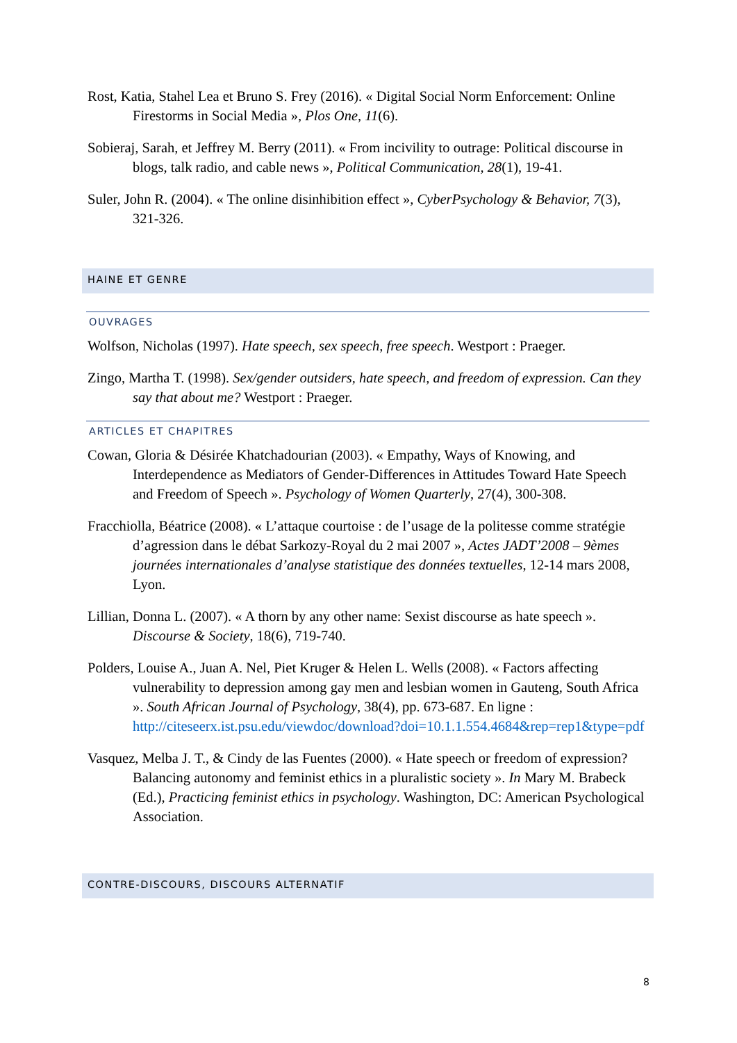Rost, Katia, Stahel Lea et Bruno S. Frey (2016). « Digital Social Norm Enforcement: Online Firestorms in Social Media », Plos One, 11(6).
Sobieraj, Sarah, et Jeffrey M. Berry (2011). « From incivility to outrage: Political discourse in blogs, talk radio, and cable news », Political Communication, 28(1), 19-41.
Suler, John R. (2004). « The online disinhibition effect », CyberPsychology & Behavior, 7(3), 321-326.
HAINE ET GENRE
OUVRAGES
Wolfson, Nicholas (1997). Hate speech, sex speech, free speech. Westport : Praeger.
Zingo, Martha T. (1998). Sex/gender outsiders, hate speech, and freedom of expression. Can they say that about me? Westport : Praeger.
ARTICLES ET CHAPITRES
Cowan, Gloria & Désirée Khatchadourian (2003). « Empathy, Ways of Knowing, and Interdependence as Mediators of Gender-Differences in Attitudes Toward Hate Speech and Freedom of Speech ». Psychology of Women Quarterly, 27(4), 300-308.
Fracchiolla, Béatrice (2008). « L’attaque courtoise : de l’usage de la politesse comme stratégie d’agression dans le débat Sarkozy-Royal du 2 mai 2007 », Actes JADT’2008 – 9èmes journées internationales d’analyse statistique des données textuelles, 12-14 mars 2008, Lyon.
Lillian, Donna L. (2007). « A thorn by any other name: Sexist discourse as hate speech ». Discourse & Society, 18(6), 719-740.
Polders, Louise A., Juan A. Nel, Piet Kruger & Helen L. Wells (2008). « Factors affecting vulnerability to depression among gay men and lesbian women in Gauteng, South Africa ». South African Journal of Psychology, 38(4), pp. 673-687. En ligne : http://citeseerx.ist.psu.edu/viewdoc/download?doi=10.1.1.554.4684&rep=rep1&type=pdf
Vasquez, Melba J. T., & Cindy de las Fuentes (2000). « Hate speech or freedom of expression? Balancing autonomy and feminist ethics in a pluralistic society ». In Mary M. Brabeck (Ed.), Practicing feminist ethics in psychology. Washington, DC: American Psychological Association.
CONTRE-DISCOURS, DISCOURS ALTERNATIF
8